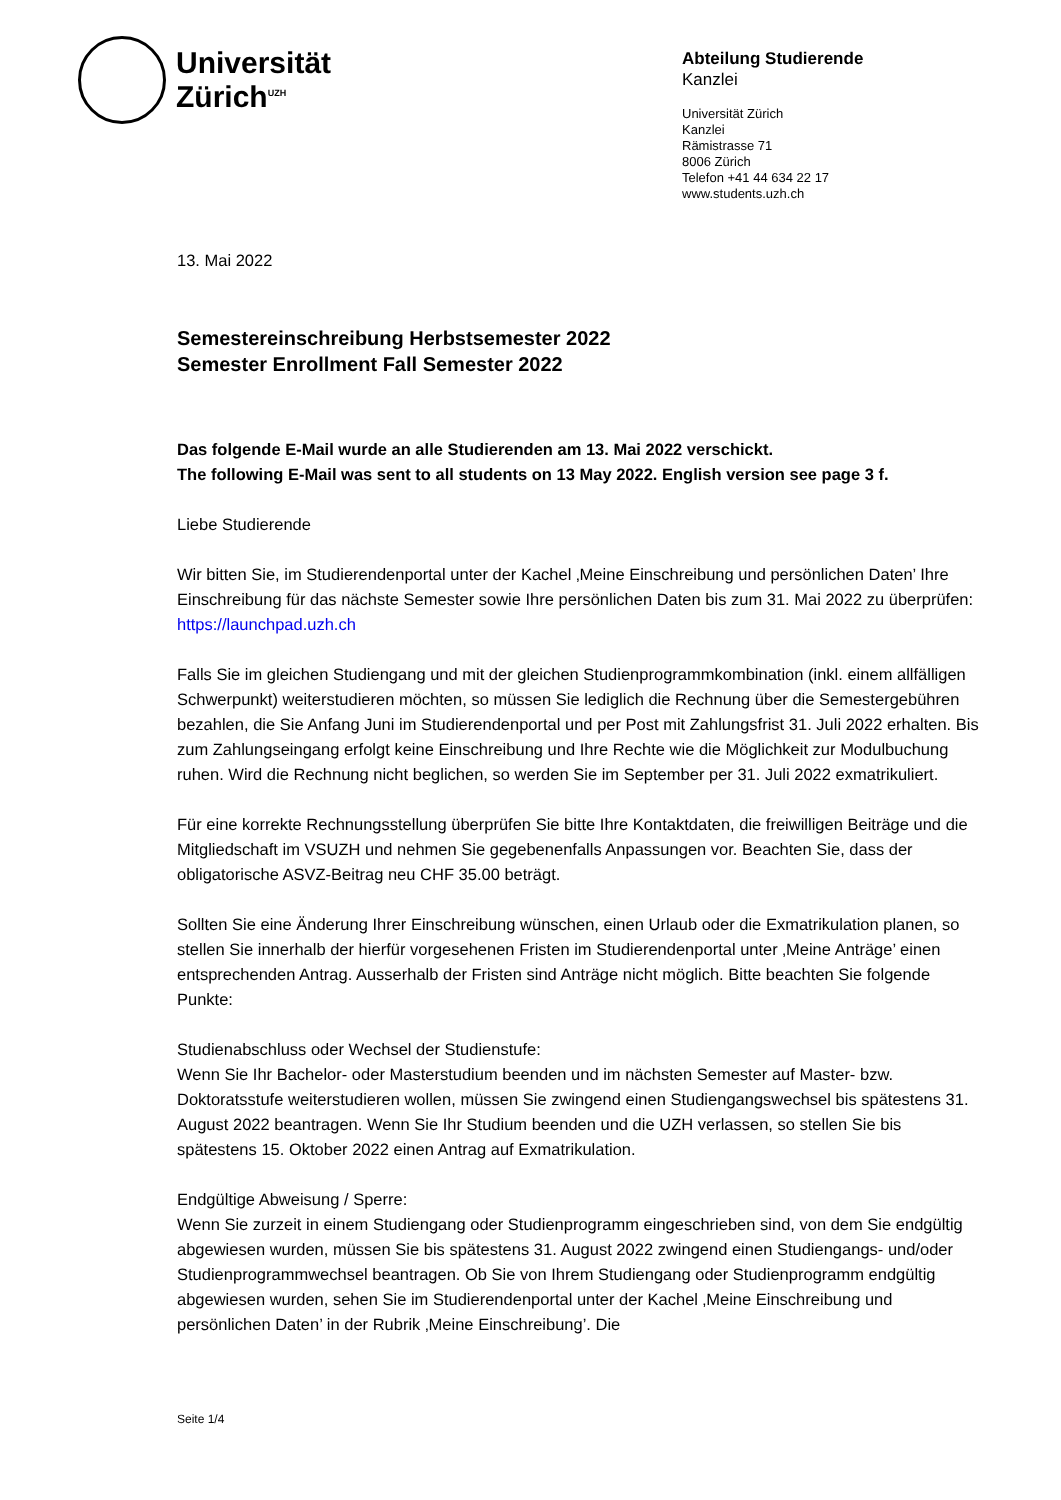Universität
Zürich<sup>UZH</sup>
Abteilung Studierende
Kanzlei
Universität Zürich
Kanzlei
Rämistrasse 71
8006 Zürich
Telefon +41 44 634 22 17
www.students.uzh.ch
13. Mai 2022
Semestereinschreibung Herbstsemester 2022
Semester Enrollment Fall Semester 2022
Das folgende E-Mail wurde an alle Studierenden am 13. Mai 2022 verschickt.
The following E-Mail was sent to all students on 13 May 2022. English version see page 3 f.
Liebe Studierende
Wir bitten Sie, im Studierendenportal unter der Kachel ‚Meine Einschreibung und persönlichen Daten’ Ihre Einschreibung für das nächste Semester sowie Ihre persönlichen Daten bis zum 31. Mai 2022 zu überprüfen:
https://launchpad.uzh.ch
Falls Sie im gleichen Studiengang und mit der gleichen Studienprogrammkombination (inkl. einem allfälligen Schwerpunkt) weiterstudieren möchten, so müssen Sie lediglich die Rechnung über die Semestergebühren bezahlen, die Sie Anfang Juni im Studierendenportal und per Post mit Zahlungsfrist 31. Juli 2022 erhalten. Bis zum Zahlungseingang erfolgt keine Einschreibung und Ihre Rechte wie die Möglichkeit zur Modulbuchung ruhen. Wird die Rechnung nicht beglichen, so werden Sie im September per 31. Juli 2022 exmatrikuliert.
Für eine korrekte Rechnungsstellung überprüfen Sie bitte Ihre Kontaktdaten, die freiwilligen Beiträge und die Mitgliedschaft im VSUZH und nehmen Sie gegebenenfalls Anpassungen vor. Beachten Sie, dass der obligatorische ASVZ-Beitrag neu CHF 35.00 beträgt.
Sollten Sie eine Änderung Ihrer Einschreibung wünschen, einen Urlaub oder die Exmatrikulation planen, so stellen Sie innerhalb der hierfür vorgesehenen Fristen im Studierendenportal unter ‚Meine Anträge’ einen entsprechenden Antrag. Ausserhalb der Fristen sind Anträge nicht möglich. Bitte beachten Sie folgende Punkte:
Studienabschluss oder Wechsel der Studienstufe:
Wenn Sie Ihr Bachelor- oder Masterstudium beenden und im nächsten Semester auf Master- bzw. Doktoratsstufe weiterstudieren wollen, müssen Sie zwingend einen Studiengangswechsel bis spätestens 31. August 2022 beantragen. Wenn Sie Ihr Studium beenden und die UZH verlassen, so stellen Sie bis spätestens 15. Oktober 2022 einen Antrag auf Exmatrikulation.
Endgültige Abweisung / Sperre:
Wenn Sie zurzeit in einem Studiengang oder Studienprogramm eingeschrieben sind, von dem Sie endgültig abgewiesen wurden, müssen Sie bis spätestens 31. August 2022 zwingend einen Studiengangs- und/oder Studienprogrammwechsel beantragen. Ob Sie von Ihrem Studiengang oder Studienprogramm endgültig abgewiesen wurden, sehen Sie im Studierendenportal unter der Kachel ‚Meine Einschreibung und persönlichen Daten’ in der Rubrik ‚Meine Einschreibung’. Die
Seite 1/4